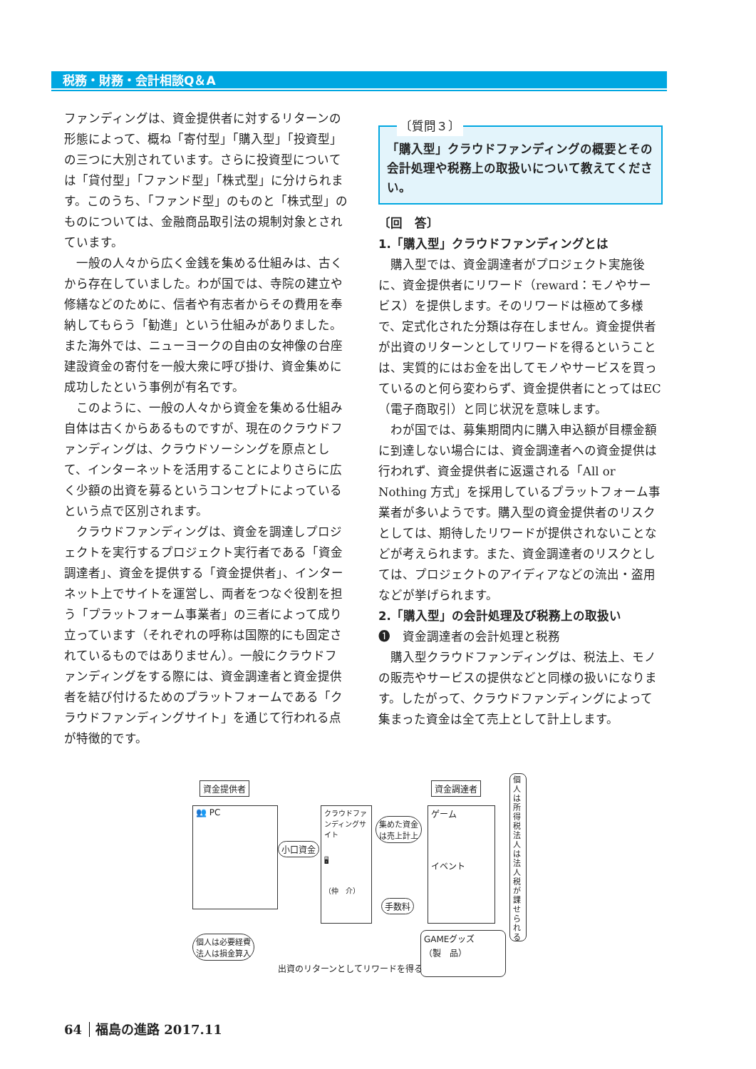税務・財務・会計相談Q＆A
ファンディングは、資金提供者に対するリターンの形態によって、概ね「寄付型」「購入型」「投資型」の三つに大別されています。さらに投資型については「貸付型」「ファンド型」「株式型」に分けられます。このうち、「ファンド型」のものと「株式型」のものについては、金融商品取引法の規制対象とされています。
一般の人々から広く金銭を集める仕組みは、古くから存在していました。わが国では、寺院の建立や修繕などのために、信者や有志者からその費用を奉納してもらう「勧進」という仕組みがありました。また海外では、ニューヨークの自由の女神像の台座建設資金の寄付を一般大衆に呼び掛け、資金集めに成功したという事例が有名です。
このように、一般の人々から資金を集める仕組み自体は古くからあるものですが、現在のクラウドファンディングは、クラウドソーシングを原点として、インターネットを活用することによりさらに広く少額の出資を募るというコンセプトによっているという点で区別されます。
クラウドファンディングは、資金を調達しプロジェクトを実行するプロジェクト実行者である「資金調達者」、資金を提供する「資金提供者」、インターネット上でサイトを運営し、両者をつなぐ役割を担う「プラットフォーム事業者」の三者によって成り立っています（それぞれの呼称は国際的にも固定されているものではありません）。一般にクラウドファンディングをする際には、資金調達者と資金提供者を結び付けるためのプラットフォームである「クラウドファンディングサイト」を通じて行われる点が特徴的です。
〔質問３〕
「購入型」クラウドファンディングの概要とその会計処理や税務上の取扱いについて教えてください。
〔回　答〕
1.「購入型」クラウドファンディングとは
購入型では、資金調達者がプロジェクト実施後に、資金提供者にリワード（reward：モノやサービス）を提供します。そのリワードは極めて多様で、定式化された分類は存在しません。資金提供者が出資のリターンとしてリワードを得るということは、実質的にはお金を出してモノやサービスを買っているのと何ら変わらず、資金提供者にとってはEC（電子商取引）と同じ状況を意味します。
わが国では、募集期間内に購入申込額が目標金額に到達しない場合には、資金調達者への資金提供は行われず、資金提供者に返還される「All or Nothing 方式」を採用しているプラットフォーム事業者が多いようです。購入型の資金提供者のリスクとしては、期待したリワードが提供されないことなどが考えられます。また、資金調達者のリスクとしては、プロジェクトのアイディアなどの流出・盗用などが挙げられます。
2.「購入型」の会計処理及び税務上の取扱い
❶　資金調達者の会計処理と税務
購入型クラウドファンディングは、税法上、モノの販売やサービスの提供などと同様の扱いになります。したがって、クラウドファンディングによって集まった資金は全て売上として計上します。
資金提供者
👥 PC
小口資金
クラウドファンディングサイト
🖥
（仲　介）
集めた資金
は売上計上
手数料
資金調達者
ゲーム
イベント
個人は所得税法人は法人税が課せられる
GAMEグッズ
（製　品）
個人は必要経費
法人は損金算入
出資のリターンとしてリワードを得る
64 福島の進路 2017.11